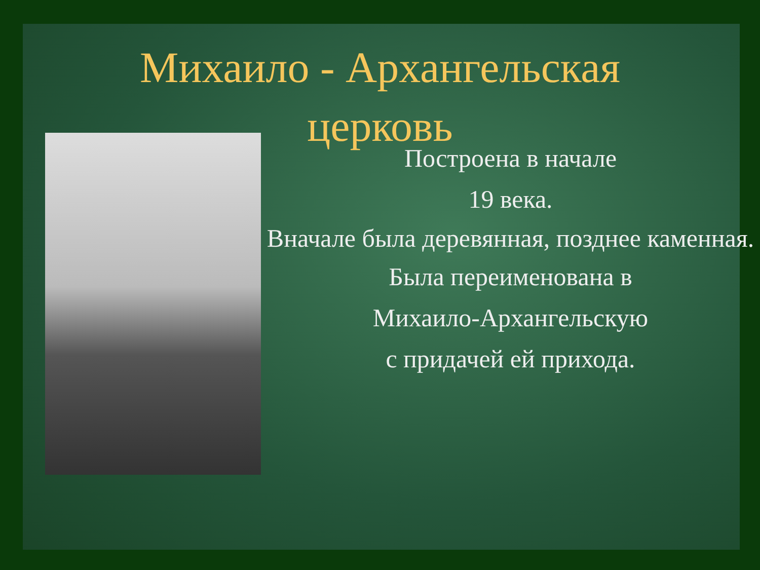Михаило - Архангельская
церковь
Построена в начале
19 века.
Вначале была деревянная, позднее каменная.
Была переименована в
Михаило-Архангельскую
с придачей ей прихода.